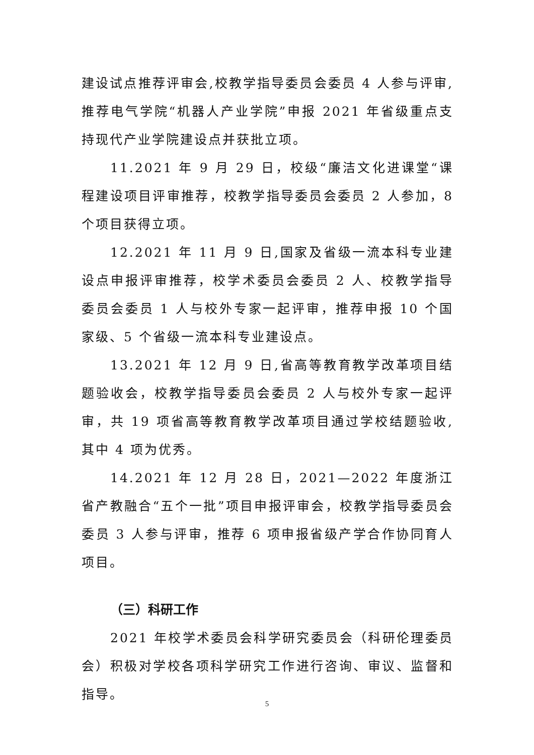建设试点推荐评审会,校教学指导委员会委员 4 人参与评审,推荐电气学院“机器人产业学院”申报 2021 年省级重点支持现代产业学院建设点并获批立项。
11.2021 年 9 月 29 日，校级“廉洁文化进课堂“课程建设项目评审推荐，校教学指导委员会委员 2 人参加，8 个项目获得立项。
12.2021 年 11 月 9 日,国家及省级一流本科专业建设点申报评审推荐，校学术委员会委员 2 人、校教学指导委员会委员 1 人与校外专家一起评审，推荐申报 10 个国家级、5 个省级一流本科专业建设点。
13.2021 年 12 月 9 日,省高等教育教学改革项目结题验收会，校教学指导委员会委员 2 人与校外专家一起评审，共 19 项省高等教育教学改革项目通过学校结题验收,其中 4 项为优秀。
14.2021 年 12 月 28 日，2021—2022 年度浙江省产教融合“五个一批”项目申报评审会，校教学指导委员会委员 3 人参与评审，推荐 6 项申报省级产学合作协同育人项目。
（三）科研工作
2021 年校学术委员会科学研究委员会（科研伦理委员会）积极对学校各项科学研究工作进行咨询、审议、监督和指导。
5